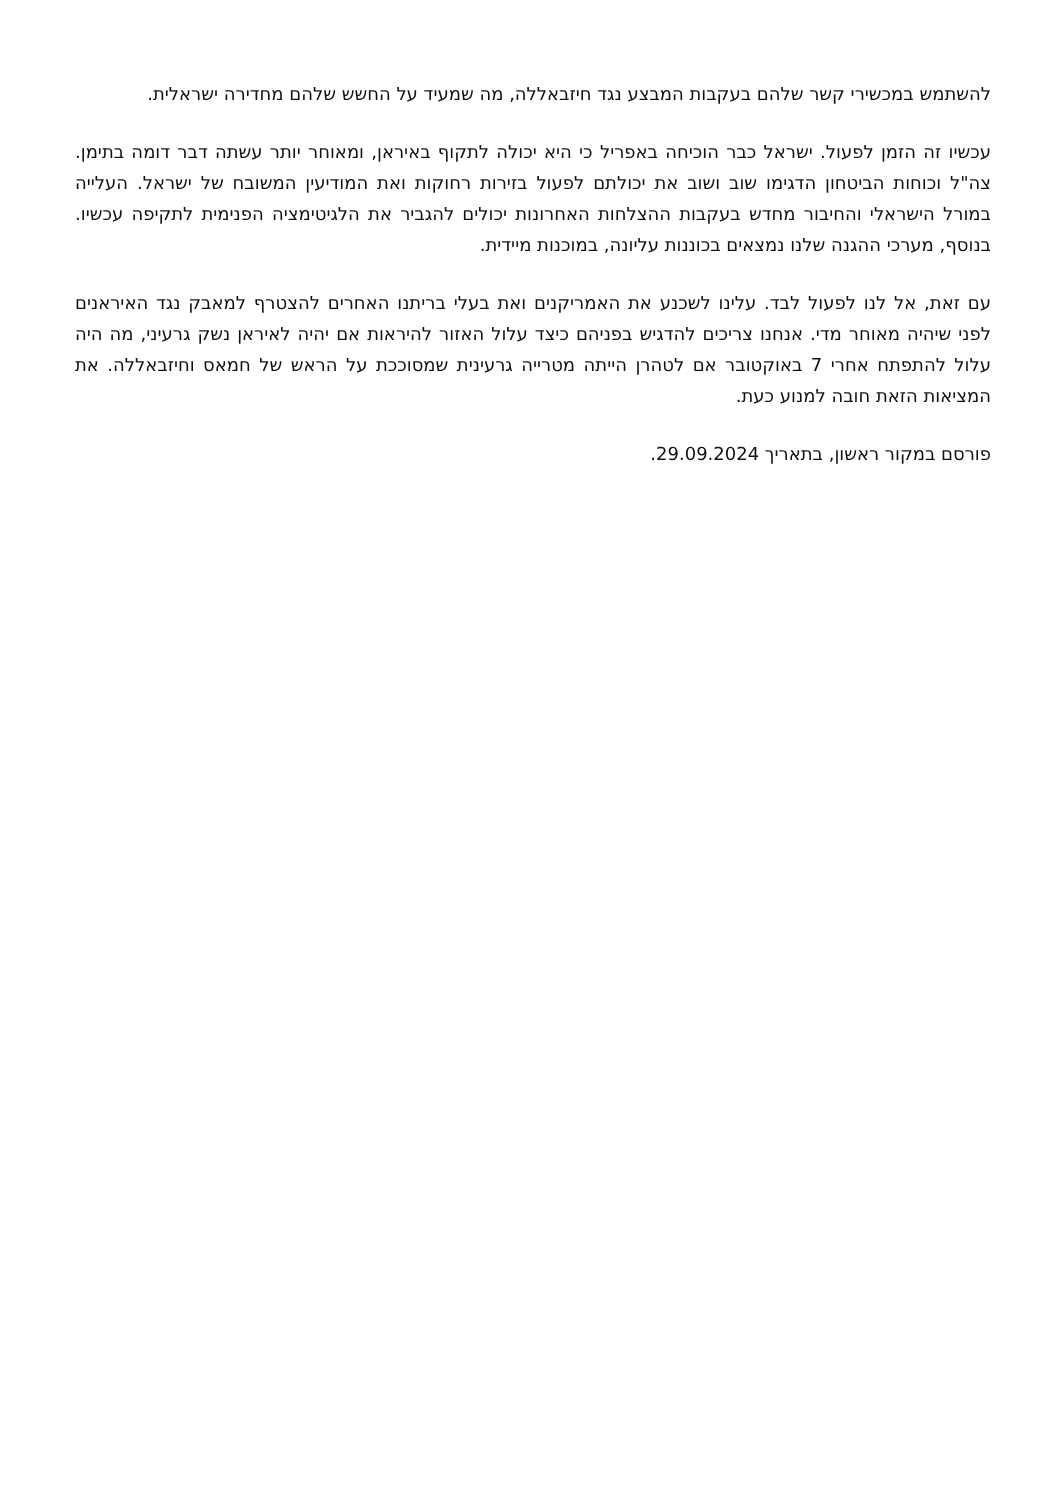להשתמש במכשירי קשר שלהם בעקבות המבצע נגד חיזבאללה, מה שמעיד על החשש שלהם מחדירה ישראלית.
עכשיו זה הזמן לפעול. ישראל כבר הוכיחה באפריל כי היא יכולה לתקוף באיראן, ומאוחר יותר עשתה דבר דומה בתימן. צה"ל וכוחות הביטחון הדגימו שוב ושוב את יכולתם לפעול בזירות רחוקות ואת המודיעין המשובח של ישראל. העלייה במורל הישראלי והחיבור מחדש בעקבות ההצלחות האחרונות יכולים להגביר את הלגיטימציה הפנימית לתקיפה עכשיו. בנוסף, מערכי ההגנה שלנו נמצאים בכוננות עליונה, במוכנות מיידית.
עם זאת, אל לנו לפעול לבד. עלינו לשכנע את האמריקנים ואת בעלי בריתנו האחרים להצטרף למאבק נגד האיראנים לפני שיהיה מאוחר מדי. אנחנו צריכים להדגיש בפניהם כיצד עלול האזור להיראות אם יהיה לאיראן נשק גרעיני, מה היה עלול להתפתח אחרי 7 באוקטובר אם לטהרן הייתה מטרייה גרעינית שמסוככת על הראש של חמאס וחיזבאללה. את המציאות הזאת חובה למנוע כעת.
פורסם במקור ראשון, בתאריך 29.09.2024.